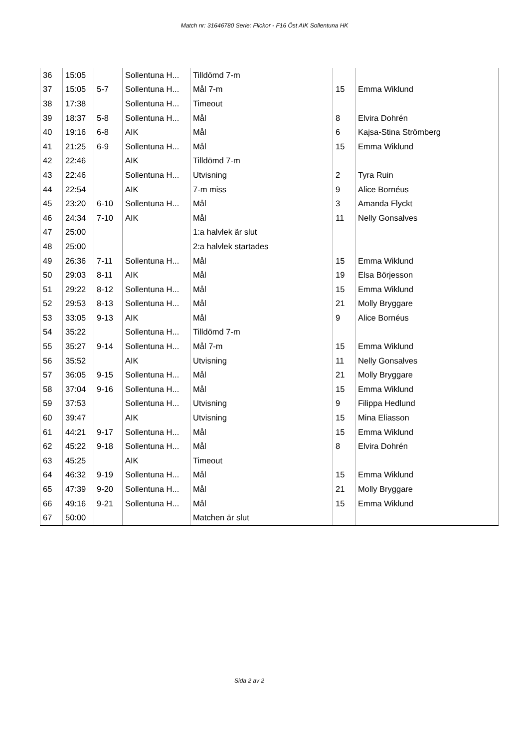Match nr: 31646780 Serie: Flickor - F16 Öst AIK Sollentuna HK
| 36 | 15:05 | | Sollentuna H... | Tilldömd 7-m | | |
| 37 | 15:05 | 5-7 | Sollentuna H... | Mål 7-m | 15 | Emma Wiklund |
| 38 | 17:38 | | Sollentuna H... | Timeout | | |
| 39 | 18:37 | 5-8 | Sollentuna H... | Mål | 8 | Elvira Dohrén |
| 40 | 19:16 | 6-8 | AIK | Mål | 6 | Kajsa-Stina Strömberg |
| 41 | 21:25 | 6-9 | Sollentuna H... | Mål | 15 | Emma Wiklund |
| 42 | 22:46 | | AIK | Tilldömd 7-m | | |
| 43 | 22:46 | | Sollentuna H... | Utvisning | 2 | Tyra Ruin |
| 44 | 22:54 | | AIK | 7-m miss | 9 | Alice Bornéus |
| 45 | 23:20 | 6-10 | Sollentuna H... | Mål | 3 | Amanda Flyckt |
| 46 | 24:34 | 7-10 | AIK | Mål | 11 | Nelly Gonsalves |
| 47 | 25:00 | | | 1:a halvlek är slut | | |
| 48 | 25:00 | | | 2:a halvlek startades | | |
| 49 | 26:36 | 7-11 | Sollentuna H... | Mål | 15 | Emma Wiklund |
| 50 | 29:03 | 8-11 | AIK | Mål | 19 | Elsa Börjesson |
| 51 | 29:22 | 8-12 | Sollentuna H... | Mål | 15 | Emma Wiklund |
| 52 | 29:53 | 8-13 | Sollentuna H... | Mål | 21 | Molly Bryggare |
| 53 | 33:05 | 9-13 | AIK | Mål | 9 | Alice Bornéus |
| 54 | 35:22 | | Sollentuna H... | Tilldömd 7-m | | |
| 55 | 35:27 | 9-14 | Sollentuna H... | Mål 7-m | 15 | Emma Wiklund |
| 56 | 35:52 | | AIK | Utvisning | 11 | Nelly Gonsalves |
| 57 | 36:05 | 9-15 | Sollentuna H... | Mål | 21 | Molly Bryggare |
| 58 | 37:04 | 9-16 | Sollentuna H... | Mål | 15 | Emma Wiklund |
| 59 | 37:53 | | Sollentuna H... | Utvisning | 9 | Filippa Hedlund |
| 60 | 39:47 | | AIK | Utvisning | 15 | Mina Eliasson |
| 61 | 44:21 | 9-17 | Sollentuna H... | Mål | 15 | Emma Wiklund |
| 62 | 45:22 | 9-18 | Sollentuna H... | Mål | 8 | Elvira Dohrén |
| 63 | 45:25 | | AIK | Timeout | | |
| 64 | 46:32 | 9-19 | Sollentuna H... | Mål | 15 | Emma Wiklund |
| 65 | 47:39 | 9-20 | Sollentuna H... | Mål | 21 | Molly Bryggare |
| 66 | 49:16 | 9-21 | Sollentuna H... | Mål | 15 | Emma Wiklund |
| 67 | 50:00 | | | Matchen är slut | | |
Sida 2 av 2